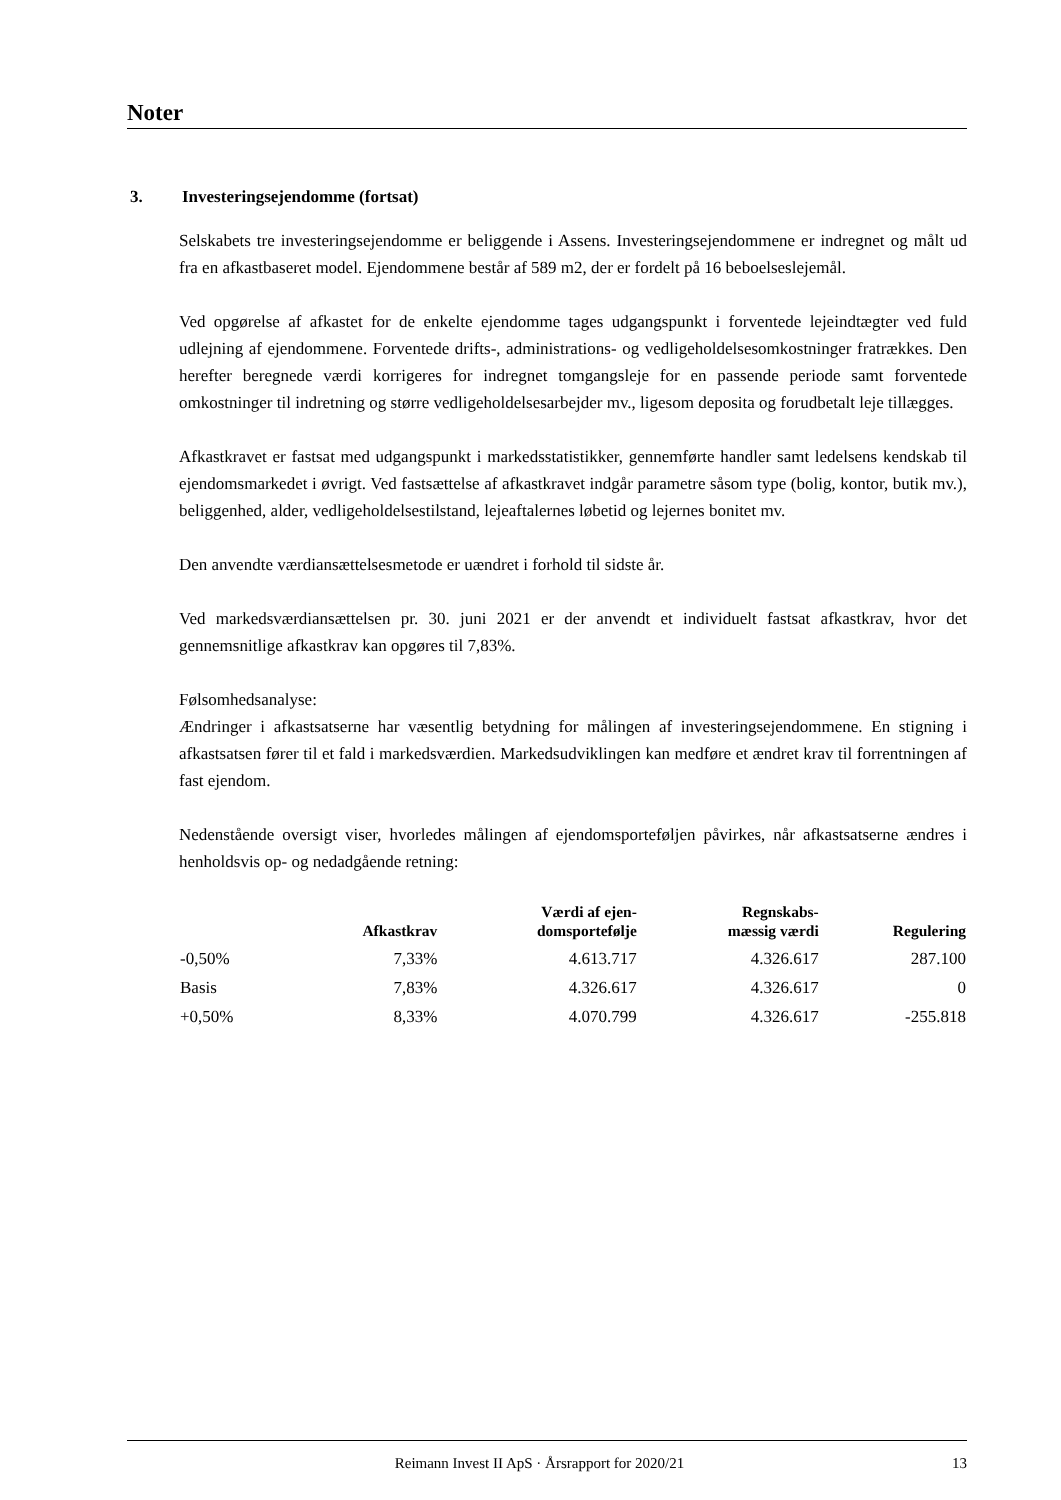Noter
3. Investeringsejendomme (fortsat)
Selskabets tre investeringsejendomme er beliggende i Assens. Investeringsejendommene er indregnet og målt ud fra en afkastbaseret model. Ejendommene består af 589 m2, der er fordelt på 16 beboelseslejemål.
Ved opgørelse af afkastet for de enkelte ejendomme tages udgangspunkt i forventede lejeindtægter ved fuld udlejning af ejendommene. Forventede drifts-, administrations- og vedligeholdelsesomkostninger fratrækkes. Den herefter beregnede værdi korrigeres for indregnet tomgangsleje for en passende periode samt forventede omkostninger til indretning og større vedligeholdelsesarbejder mv., ligesom deposita og forudbetalt leje tillægges.
Afkastkravet er fastsat med udgangspunkt i markedsstatistikker, gennemførte handler samt ledelsens kendskab til ejendomsmarkedet i øvrigt. Ved fastsættelse af afkastkravet indgår parametre såsom type (bolig, kontor, butik mv.), beliggenhed, alder, vedligeholdelsestilstand, lejeaftalernes løbetid og lejernes bonitet mv.
Den anvendte værdiansættelsesmetode er uændret i forhold til sidste år.
Ved markedsværdiansættelsen pr. 30. juni 2021 er der anvendt et individuelt fastsat afkastkrav, hvor det gennemsnitlige afkastkrav kan opgøres til 7,83%.
Følsomhedsanalyse:
Ændringer i afkastsatserne har væsentlig betydning for målingen af investeringsejendommene. En stigning i afkastsatsen fører til et fald i markedsværdien. Markedsudviklingen kan medføre et ændret krav til forrentningen af fast ejendom.
Nedenstående oversigt viser, hvorledes målingen af ejendomsporteføljen påvirkes, når afkastsatserne ændres i henholdsvis op- og nedadgående retning:
| | Afkastkrav | Værdi af ejen- domsportefølje | Regnskabs- mæssig værdi | Regulering |
| --- | --- | --- | --- | --- |
| -0,50% | 7,33% | 4.613.717 | 4.326.617 | 287.100 |
| Basis | 7,83% | 4.326.617 | 4.326.617 | 0 |
| +0,50% | 8,33% | 4.070.799 | 4.326.617 | -255.818 |
Reimann Invest II ApS · Årsrapport for 2020/21 13